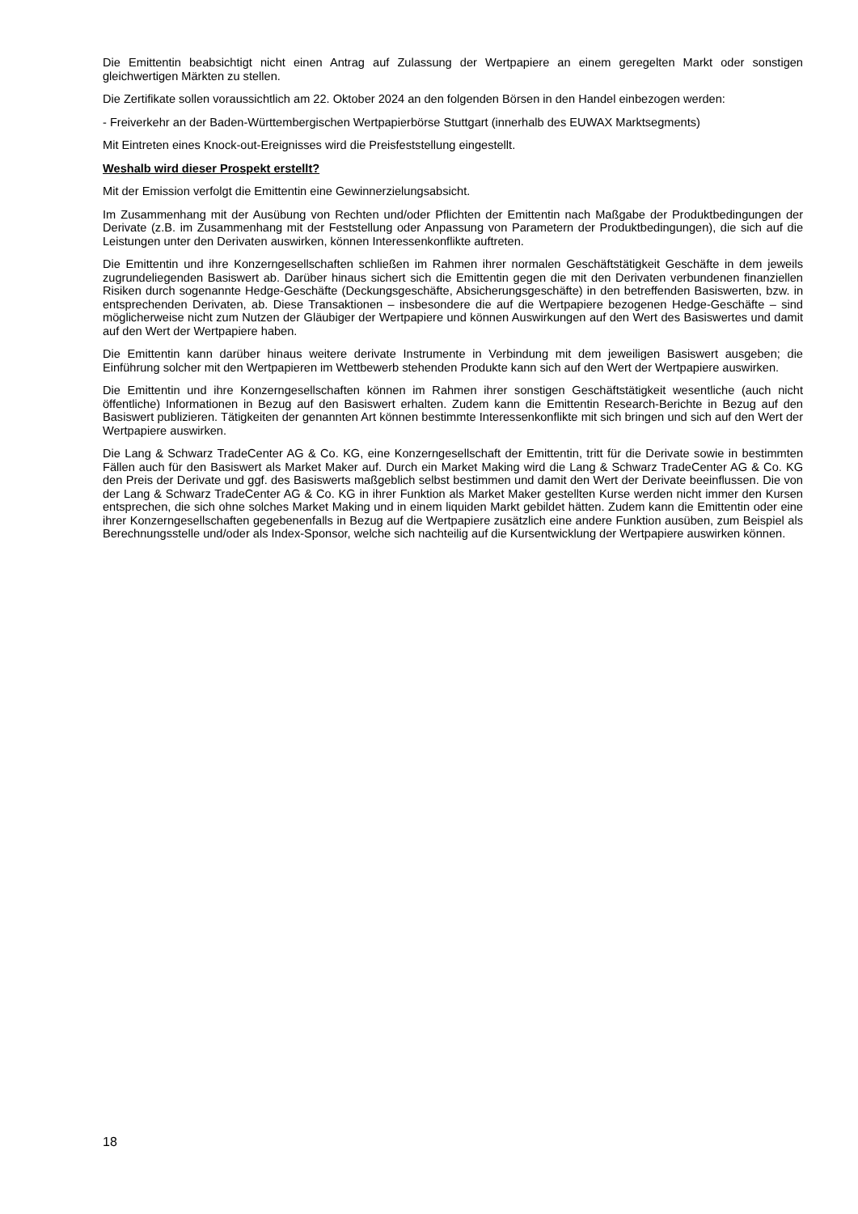Die Emittentin beabsichtigt nicht einen Antrag auf Zulassung der Wertpapiere an einem geregelten Markt oder sonstigen gleichwertigen Märkten zu stellen.
Die Zertifikate sollen voraussichtlich am 22. Oktober 2024 an den folgenden Börsen in den Handel einbezogen werden:
- Freiverkehr an der Baden-Württembergischen Wertpapierbörse Stuttgart (innerhalb des EUWAX Marktsegments)
Mit Eintreten eines Knock-out-Ereignisses wird die Preisfeststellung eingestellt.
Weshalb wird dieser Prospekt erstellt?
Mit der Emission verfolgt die Emittentin eine Gewinnerzielungsabsicht.
Im Zusammenhang mit der Ausübung von Rechten und/oder Pflichten der Emittentin nach Maßgabe der Produktbedingungen der Derivate (z.B. im Zusammenhang mit der Feststellung oder Anpassung von Parametern der Produktbedingungen), die sich auf die Leistungen unter den Derivaten auswirken, können Interessenkonflikte auftreten.
Die Emittentin und ihre Konzerngesellschaften schließen im Rahmen ihrer normalen Geschäftstätigkeit Geschäfte in dem jeweils zugrundeliegenden Basiswert ab. Darüber hinaus sichert sich die Emittentin gegen die mit den Derivaten verbundenen finanziellen Risiken durch sogenannte Hedge-Geschäfte (Deckungsgeschäfte, Absicherungsgeschäfte) in den betreffenden Basiswerten, bzw. in entsprechenden Derivaten, ab. Diese Transaktionen – insbesondere die auf die Wertpapiere bezogenen Hedge-Geschäfte – sind möglicherweise nicht zum Nutzen der Gläubiger der Wertpapiere und können Auswirkungen auf den Wert des Basiswertes und damit auf den Wert der Wertpapiere haben.
Die Emittentin kann darüber hinaus weitere derivate Instrumente in Verbindung mit dem jeweiligen Basiswert ausgeben; die Einführung solcher mit den Wertpapieren im Wettbewerb stehenden Produkte kann sich auf den Wert der Wertpapiere auswirken.
Die Emittentin und ihre Konzerngesellschaften können im Rahmen ihrer sonstigen Geschäftstätigkeit wesentliche (auch nicht öffentliche) Informationen in Bezug auf den Basiswert erhalten. Zudem kann die Emittentin Research-Berichte in Bezug auf den Basiswert publizieren. Tätigkeiten der genannten Art können bestimmte Interessenkonflikte mit sich bringen und sich auf den Wert der Wertpapiere auswirken.
Die Lang & Schwarz TradeCenter AG & Co. KG, eine Konzerngesellschaft der Emittentin, tritt für die Derivate sowie in bestimmten Fällen auch für den Basiswert als Market Maker auf. Durch ein Market Making wird die Lang & Schwarz TradeCenter AG & Co. KG den Preis der Derivate und ggf. des Basiswerts maßgeblich selbst bestimmen und damit den Wert der Derivate beeinflussen. Die von der Lang & Schwarz TradeCenter AG & Co. KG in ihrer Funktion als Market Maker gestellten Kurse werden nicht immer den Kursen entsprechen, die sich ohne solches Market Making und in einem liquiden Markt gebildet hätten. Zudem kann die Emittentin oder eine ihrer Konzerngesellschaften gegebenenfalls in Bezug auf die Wertpapiere zusätzlich eine andere Funktion ausüben, zum Beispiel als Berechnungsstelle und/oder als Index-Sponsor, welche sich nachteilig auf die Kursentwicklung der Wertpapiere auswirken können.
18